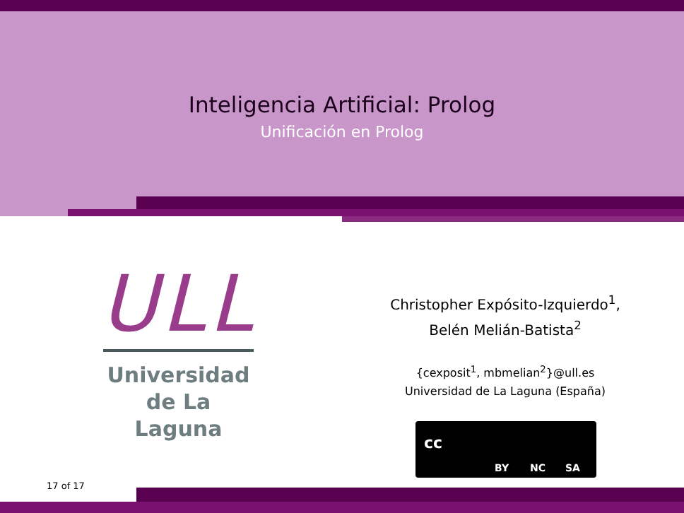Inteligencia Artificial: Prolog
Unificación en Prolog
ULL
Universidad
de La Laguna
Christopher Expósito-Izquierdo<sup>1</sup>,
Belén Melián-Batista<sup>2</sup>
{cexposit<sup>1</sup>, mbmelian<sup>2</sup>}@ull.es
Universidad de La Laguna (España)
cc
BY NC SA
17 of 17